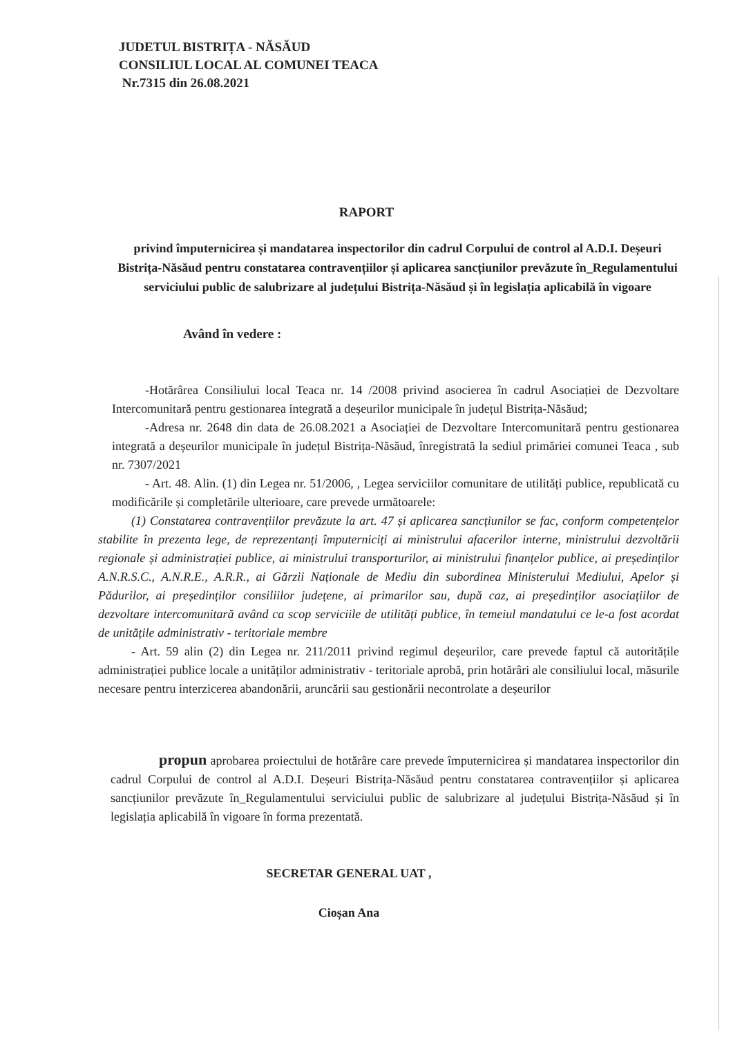JUDETUL BISTRIȚA - NĂSĂUD
CONSILIUL LOCAL AL COMUNEI TEACA
Nr.7315 din 26.08.2021
RAPORT
privind împuternicirea și mandatarea inspectorilor din cadrul Corpului de control al A.D.I. Deșeuri Bistrița-Năsăud pentru constatarea contravențiilor și aplicarea sancțiunilor prevăzute în_Regulamentului serviciului public de salubrizare al județului Bistrița-Năsăud și în legislația aplicabilă în vigoare
Având în vedere :
-Hotărârea Consiliului local Teaca nr. 14 /2008 privind asocierea în cadrul Asociației de Dezvoltare Intercomunitară pentru gestionarea integrată a deșeurilor municipale în județul Bistrița-Năsăud;
-Adresa nr. 2648 din data de 26.08.2021 a Asociației de Dezvoltare Intercomunitară pentru gestionarea integrată a deșeurilor municipale în județul Bistrița-Năsăud, înregistrată la sediul primăriei comunei Teaca , sub nr. 7307/2021
- Art. 48. Alin. (1) din Legea nr. 51/2006, , Legea serviciilor comunitare de utilități publice, republicată cu modificările și completările ulterioare, care prevede următoarele:
(1) Constatarea contravențiilor prevăzute la art. 47 și aplicarea sancțiunilor se fac, conform competențelor stabilite în prezenta lege, de reprezentanți împuterniciți ai ministrului afacerilor interne, ministrului dezvoltării regionale și administrației publice, ai ministrului transporturilor, ai ministrului finanțelor publice, ai președinților A.N.R.S.C., A.N.R.E., A.R.R., ai Gărzii Naționale de Mediu din subordinea Ministerului Mediului, Apelor și Pădurilor, ai președinților consiliilor județene, ai primarilor sau, după caz, ai președinților asociațiilor de dezvoltare intercomunitară având ca scop serviciile de utilități publice, în temeiul mandatului ce le-a fost acordat de unitățile administrativ - teritoriale membre
- Art. 59 alin (2) din Legea nr. 211/2011 privind regimul deșeurilor, care prevede faptul că autoritățile administrației publice locale a unităților administrativ - teritoriale aprobă, prin hotărâri ale consiliului local, măsurile necesare pentru interzicerea abandonării, aruncării sau gestionării necontrolate a deșeurilor
propun aprobarea proiectului de hotărâre care prevede împuternicirea și mandatarea inspectorilor din cadrul Corpului de control al A.D.I. Deșeuri Bistrița-Năsăud pentru constatarea contravențiilor și aplicarea sancțiunilor prevăzute în_Regulamentului serviciului public de salubrizare al județului Bistrița-Năsăud și în legislația aplicabilă în vigoare în forma prezentată.
SECRETAR GENERAL UAT ,
Cioșan Ana